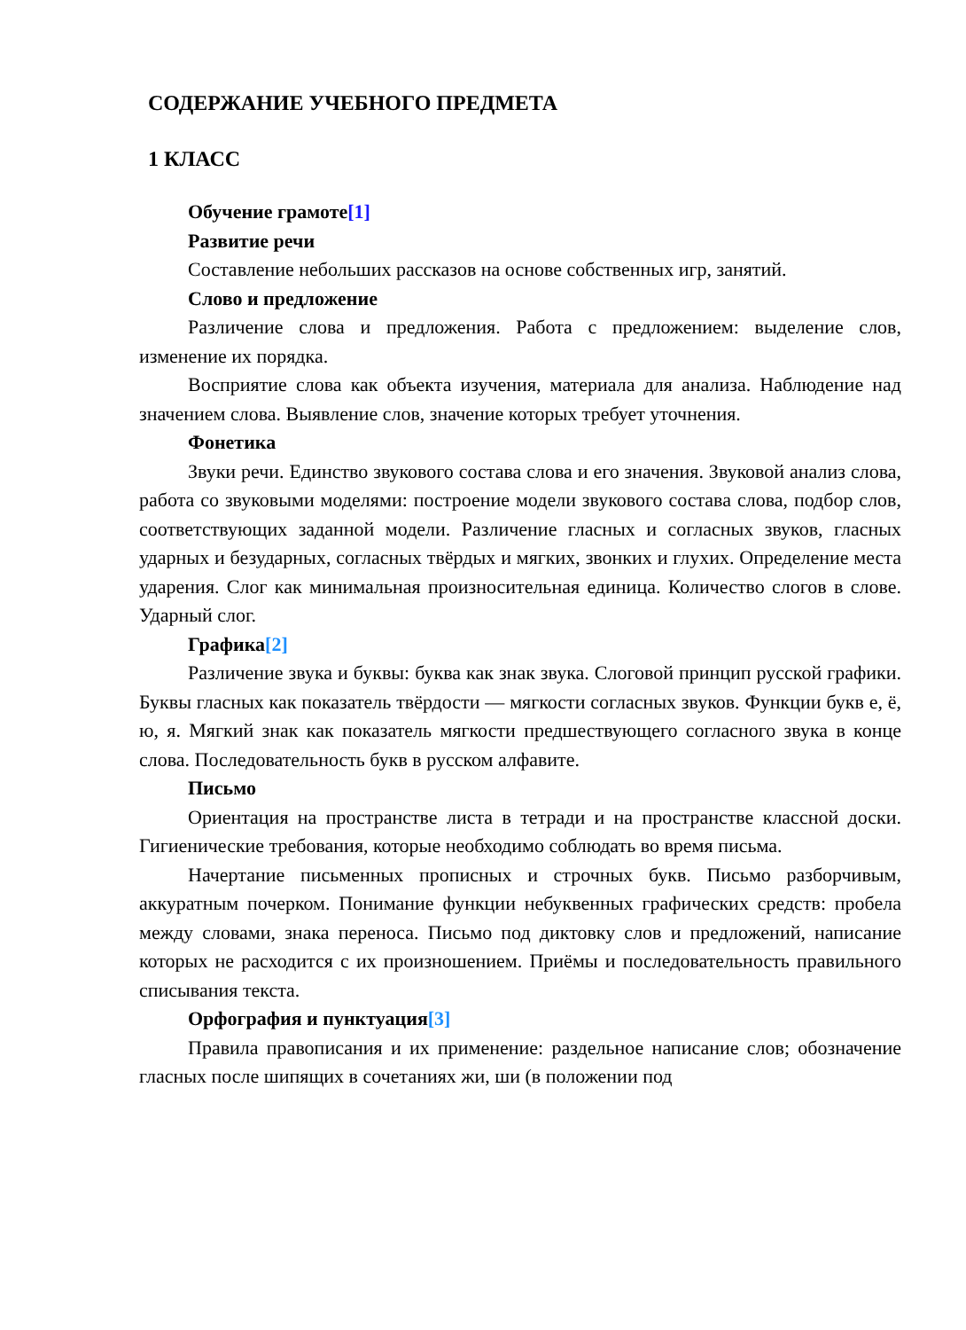СОДЕРЖАНИЕ УЧЕБНОГО ПРЕДМЕТА
1 КЛАСС
Обучение грамоте[1]
Развитие речи
Составление небольших рассказов на основе собственных игр, занятий.
Слово и предложение
Различение слова и предложения. Работа с предложением: выделение слов, изменение их порядка.
Восприятие слова как объекта изучения, материала для анализа. Наблюдение над значением слова. Выявление слов, значение которых требует уточнения.
Фонетика
Звуки речи. Единство звукового состава слова и его значения. Звуковой анализ слова, работа со звуковыми моделями: построение модели звукового состава слова, подбор слов, соответствующих заданной модели. Различение гласных и согласных звуков, гласных ударных и безударных, согласных твёрдых и мягких, звонких и глухих. Определение места ударения. Слог как минимальная произносительная единица. Количество слогов в слове. Ударный слог.
Графика[2]
Различение звука и буквы: буква как знак звука. Слоговой принцип русской графики. Буквы гласных как показатель твёрдости — мягкости согласных звуков. Функции букв е, ё, ю, я. Мягкий знак как показатель мягкости предшествующего согласного звука в конце слова. Последовательность букв в русском алфавите.
Письмо
Ориентация на пространстве листа в тетради и на пространстве классной доски. Гигиенические требования, которые необходимо соблюдать во время письма.
Начертание письменных прописных и строчных букв. Письмо разборчивым, аккуратным почерком. Понимание функции небуквенных графических средств: пробела между словами, знака переноса. Письмо под диктовку слов и предложений, написание которых не расходится с их произношением. Приёмы и последовательность правильного списывания текста.
Орфография и пунктуация[3]
Правила правописания и их применение: раздельное написание слов; обозначение гласных после шипящих в сочетаниях жи, ши (в положении под